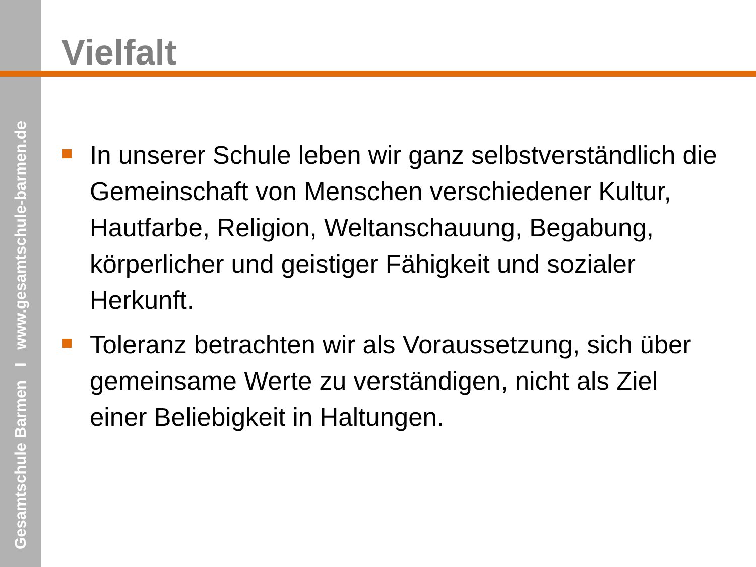Gesamtschule Barmen I www.gesamtschule-barmen.de
Vielfalt
In unserer Schule leben wir ganz selbstverständlich die Gemeinschaft von Menschen verschiedener Kultur, Hautfarbe, Religion, Weltanschauung, Begabung, körperlicher und geistiger Fähigkeit und sozialer Herkunft.
Toleranz betrachten wir als Voraussetzung, sich über gemeinsame Werte zu verständigen, nicht als Ziel einer Beliebigkeit in Haltungen.